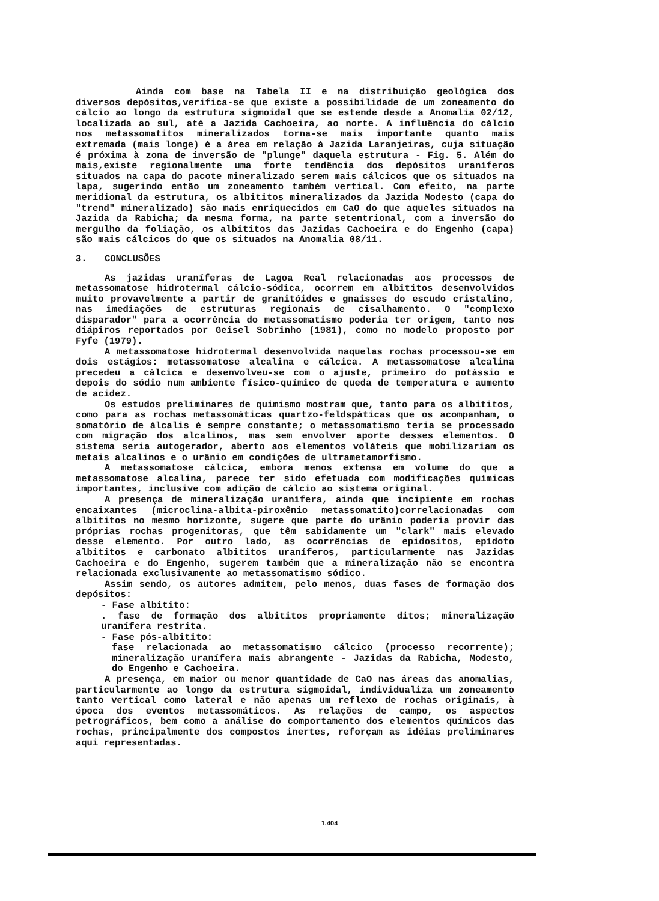Ainda com base na Tabela II e na distribuição geológica dos diversos depósitos,verifica-se que existe a possibilidade de um zoneamento do cálcio ao longo da estrutura sigmoidal que se estende desde a Anomalia 02/12, localizada ao sul, até a Jazida Cachoeira, ao norte. A influência do cálcio nos metassomatitos mineralizados torna-se mais importante quanto mais extremada (mais longe) é a área em relação à Jazida Laranjeiras, cuja situação é próxima à zona de inversão de "plunge" daquela estrutura - Fig. 5. Além do mais,existe regionalmente uma forte tendência dos depósitos uraníferos situados na capa do pacote mineralizado serem mais cálcicos que os situados na lapa, sugerindo então um zoneamento também vertical. Com efeito, na parte meridional da estrutura, os albititos mineralizados da Jazida Modesto (capa do "trend" mineralizado) são mais enriquecidos em CaO do que aqueles situados na Jazida da Rabicha; da mesma forma, na parte setentrional, com a inversão do mergulho da foliação, os albititos das Jazidas Cachoeira e do Engenho (capa) são mais cálcicos do que os situados na Anomalia 08/11.
3. CONCLUSÕES
As jazidas uraníferas de Lagoa Real relacionadas aos processos de metassomatose hidrotermal cálcio-sódica, ocorrem em albititos desenvolvidos muito provavelmente a partir de granitóides e gnaisses do escudo cristalino, nas imediações de estruturas regionais de cisalhamento. O "complexo disparador" para a ocorrência do metassomatismo poderia ter origem, tanto nos diápiros reportados por Geisel Sobrinho (1981), como no modelo proposto por Fyfe (1979).
A metassomatose hidrotermal desenvolvida naquelas rochas processou-se em dois estágios: metassomatose alcalina e cálcica. A metassomatose alcalina precedeu a cálcica e desenvolveu-se com o ajuste, primeiro do potássio e depois do sódio num ambiente físico-químico de queda de temperatura e aumento de acidez.
Os estudos preliminares de quimismo mostram que, tanto para os albititos, como para as rochas metassomáticas quartzo-feldspáticas que os acompanham, o somatório de álcalis é sempre constante; o metassomatismo teria se processado com migração dos alcalinos, mas sem envolver aporte desses elementos. O sistema seria autogerador, aberto aos elementos voláteis que mobilizariam os metais alcalinos e o urânio em condições de ultrametamorfismo.
A metassomatose cálcica, embora menos extensa em volume do que a metassomatose alcalina, parece ter sido efetuada com modificações químicas importantes, inclusive com adição de cálcio ao sistema original.
A presença de mineralização uranífera, ainda que incipiente em rochas encaixantes (microclina-albita-piroxênio metassomatito)correlacionadas com albititos no mesmo horizonte, sugere que parte do urânio poderia provir das próprias rochas progenitoras, que têm sabidamente um "clark" mais elevado desse elemento. Por outro lado, as ocorrências de epidositos, epídoto albititos e carbonato albititos uraníferos, particularmente nas Jazidas Cachoeira e do Engenho, sugerem também que a mineralização não se encontra relacionada exclusivamente ao metassomatismo sódico.
Assim sendo, os autores admitem, pelo menos, duas fases de formação dos depósitos:
- Fase albitito:
. fase de formação dos albititos propriamente ditos; mineralização uranífera restrita.
- Fase pós-albitito:
fase relacionada ao metassomatismo cálcico (processo recorrente); mineralização uranífera mais abrangente - Jazidas da Rabicha, Modesto, do Engenho e Cachoeira.
A presença, em maior ou menor quantidade de CaO nas áreas das anomalias, particularmente ao longo da estrutura sigmoidal, individualiza um zoneamento tanto vertical como lateral e não apenas um reflexo de rochas originais, à época dos eventos metassomáticos. As relações de campo, os aspectos petrográficos, bem como a análise do comportamento dos elementos químicos das rochas, principalmente dos compostos inertes, reforçam as idéias preliminares aqui representadas.
1.404